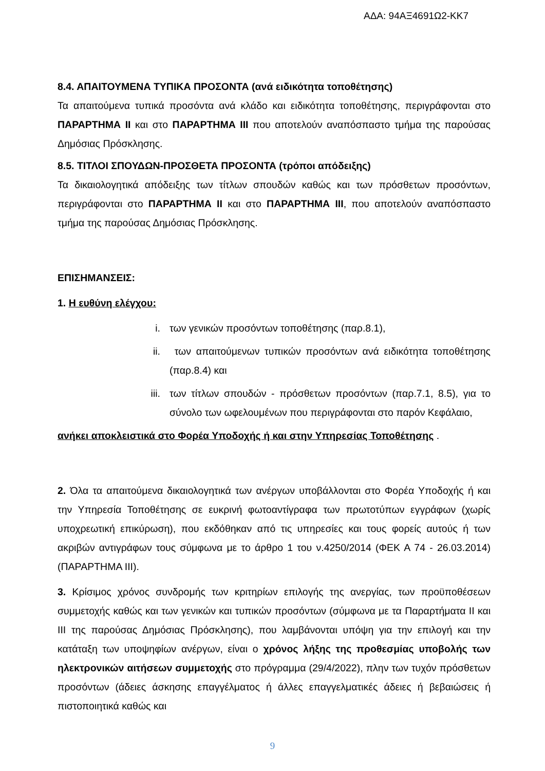ΑΔΑ: 94ΑΞ4691Ω2-ΚΚ7
8.4. ΑΠΑΙΤΟΥΜΕΝΑ ΤΥΠΙΚΑ ΠΡΟΣΟΝΤΑ (ανά ειδικότητα τοποθέτησης)
Τα απαιτούμενα τυπικά προσόντα ανά κλάδο και ειδικότητα τοποθέτησης, περιγράφονται στο ΠΑΡΑΡΤΗΜΑ ΙΙ και στο ΠΑΡΑΡΤΗΜΑ ΙΙΙ που αποτελούν αναπόσπαστο τμήμα της παρούσας Δημόσιας Πρόσκλησης.
8.5. ΤΙΤΛΟΙ ΣΠΟΥΔΩΝ-ΠΡΟΣΘΕΤΑ ΠΡΟΣΟΝΤΑ (τρόποι απόδειξης)
Τα δικαιολογητικά απόδειξης των τίτλων σπουδών καθώς και των πρόσθετων προσόντων, περιγράφονται στο ΠΑΡΑΡΤΗΜΑ ΙΙ και στο ΠΑΡΑΡΤΗΜΑ ΙΙΙ, που αποτελούν αναπόσπαστο τμήμα της παρούσας Δημόσιας Πρόσκλησης.
ΕΠΙΣΗΜΑΝΣΕΙΣ:
1. Η ευθύνη ελέγχου:
i. των γενικών προσόντων τοποθέτησης (παρ.8.1),
ii. των απαιτούμενων τυπικών προσόντων ανά ειδικότητα τοποθέτησης (παρ.8.4) και
iii. των τίτλων σπουδών - πρόσθετων προσόντων (παρ.7.1, 8.5), για το σύνολο των ωφελουμένων που περιγράφονται στο παρόν Κεφάλαιο,
ανήκει αποκλειστικά στο Φορέα Υποδοχής ή και στην Υπηρεσίας Τοποθέτησης .
2. Όλα τα απαιτούμενα δικαιολογητικά των ανέργων υποβάλλονται στο Φορέα Υποδοχής ή και την Υπηρεσία Τοποθέτησης σε ευκρινή φωτοαντίγραφα των πρωτοτύπων εγγράφων (χωρίς υποχρεωτική επικύρωση), που εκδόθηκαν από τις υπηρεσίες και τους φορείς αυτούς ή των ακριβών αντιγράφων τους σύμφωνα με το άρθρο 1 του ν.4250/2014 (ΦΕΚ Α 74 - 26.03.2014) (ΠΑΡΑΡΤΗΜΑ ΙΙΙ).
3. Κρίσιμος χρόνος συνδρομής των κριτηρίων επιλογής της ανεργίας, των προϋποθέσεων συμμετοχής καθώς και των γενικών και τυπικών προσόντων (σύμφωνα με τα Παραρτήματα ΙΙ και ΙΙΙ της παρούσας Δημόσιας Πρόσκλησης), που λαμβάνονται υπόψη για την επιλογή και την κατάταξη των υποψηφίων ανέργων, είναι ο χρόνος λήξης της προθεσμίας υποβολής των ηλεκτρονικών αιτήσεων συμμετοχής στο πρόγραμμα (29/4/2022), πλην των τυχόν πρόσθετων προσόντων (άδειες άσκησης επαγγέλματος ή άλλες επαγγελματικές άδειες ή βεβαιώσεις ή πιστοποιητικά καθώς και
9